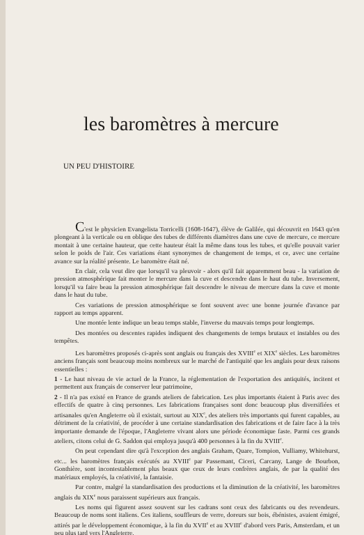les baromètres à mercure
UN PEU D'HISTOIRE
C'est le physicien Evangelista Torricelli (1608-1647), élève de Galilée, qui découvrit en 1643 qu'en plongeant à la verticale ou en oblique des tubes de différents diamètres dans une cuve de mercure, ce mercure montait à une certaine hauteur, que cette hauteur était la même dans tous les tubes, et qu'elle pouvait varier selon le poids de l'air. Ces variations étant synonymes de changement de temps, et ce, avec une certaine avance sur la réalité présente. Le baromètre était né.
En clair, cela veut dire que lorsqu'il va pleuvoir - alors qu'il fait apparemment beau - la variation de pression atmosphérique fait monter le mercure dans la cuve et descendre dans le haut du tube. Inversement, lorsqu'il va faire beau la pression atmosphérique fait descendre le niveau de mercure dans la cuve et monte dans le haut du tube.
Ces variations de pression atmosphérique se font souvent avec une bonne journée d'avance par rapport au temps apparent.
Une montée lente indique un beau temps stable, l'inverse du mauvais temps pour longtemps.
Des montées ou descentes rapides indiquent des changements de temps brutaux et instables ou des tempêtes.
Les baromètres proposés ci-après sont anglais ou français des XVIII<sup>e</sup> et XIX<sup>e</sup> siècles. Les baromètres anciens français sont beaucoup moins nombreux sur le marché de l'antiquité que les anglais pour deux raisons essentielles :
1 - Le haut niveau de vie actuel de la France, la réglementation de l'exportation des antiquités, incitent et permettent aux français de conserver leur patrimoine,
2 - Il n'a pas existé en France de grands ateliers de fabrication. Les plus importants étaient à Paris avec des effectifs de quatre à cinq personnes. Les fabrications françaises sont donc beaucoup plus diversifiées et artisanales qu'en Angleterre où il existait, surtout au XIX<sup>e</sup>, des ateliers très importants qui furent capables, au détriment de la créativité, de procéder à une certaine standardisation des fabrications et de faire face à la très importante demande de l'époque, l'Angleterre vivant alors une période économique faste. Parmi ces grands ateliers, citons celui de G. Saddon qui employa jusqu'à 400 personnes à la fin du XVIII<sup>e</sup>.
On peut cependant dire qu'à l'exception des anglais Graham, Quare, Tompion, Vulliamy, Whitehurst, etc... les baromètres français exécutés au XVIII<sup>e</sup> par Passemant, Ciceri, Carcany, Lange de Bourbon, Gonthière, sont incontestablement plus beaux que ceux de leurs confrères anglais, de par la qualité des matériaux employés, la créativité, la fantaisie.
Par contre, malgré la standardisation des productions et la diminution de la créativité, les baromètres anglais du XIX<sup>e</sup> nous paraissent supérieurs aux français.
Les noms qui figurent assez souvent sur les cadrans sont ceux des fabricants ou des revendeurs. Beaucoup de noms sont italiens. Ces italiens, souffleurs de verre, doreurs sur bois, ébénistes, avaient émigré, attirés par le développement économique, à la fin du XVII<sup>e</sup> et au XVIII<sup>e</sup> d'abord vers Paris, Amsterdam, et un peu plus tard vers l'Angleterre.